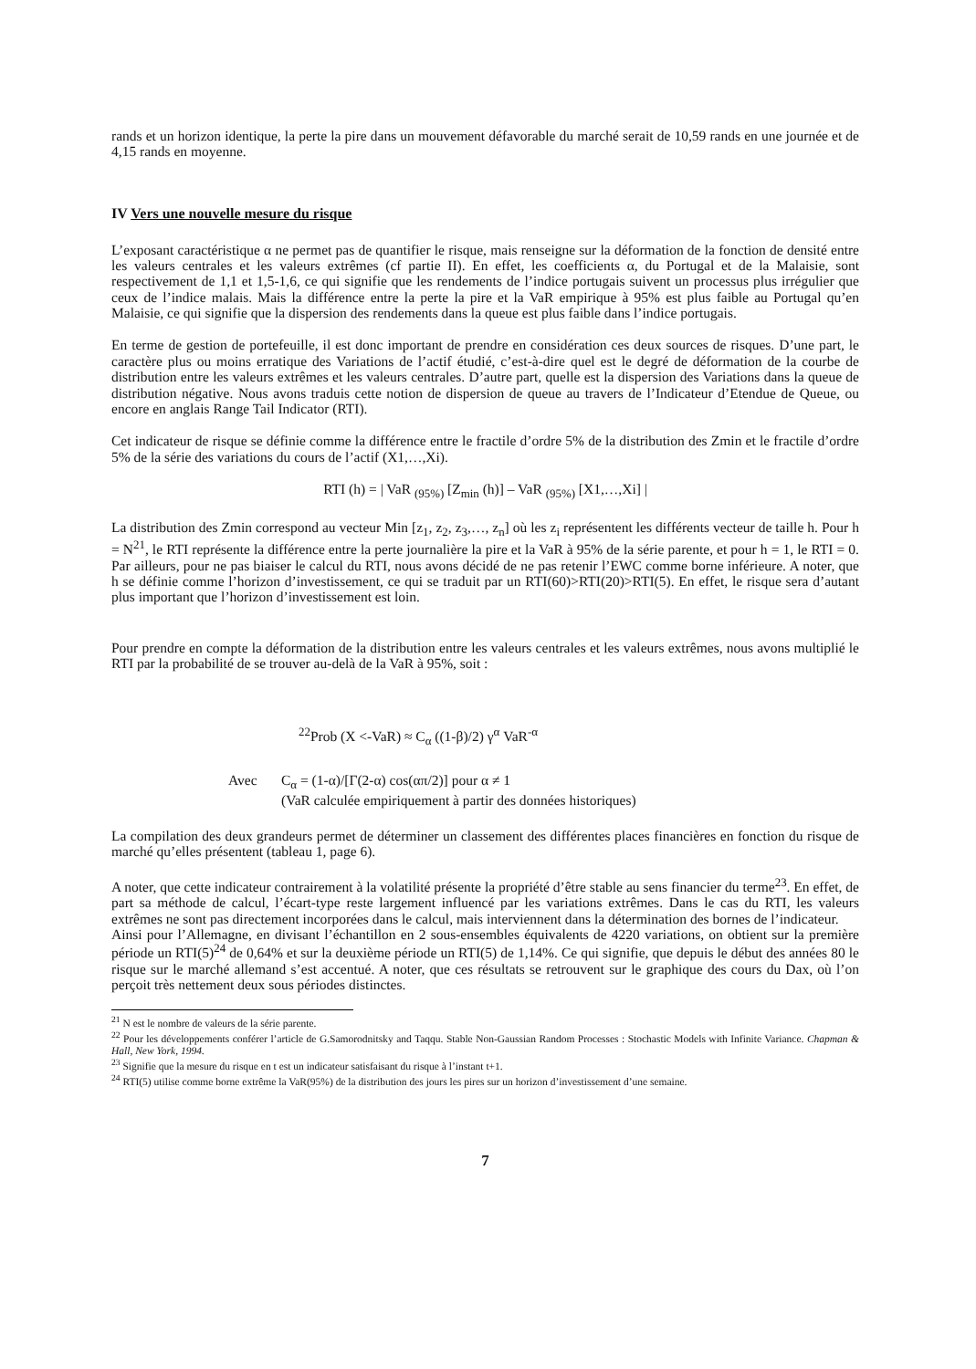rands et un horizon identique, la perte la pire dans un mouvement défavorable du marché serait de 10,59 rands en une journée et de 4,15 rands en moyenne.
IV Vers une nouvelle mesure du risque
L’exposant caractéristique α ne permet pas de quantifier le risque, mais renseigne sur la déformation de la fonction de densité entre les valeurs centrales et les valeurs extrêmes (cf partie II). En effet, les coefficients α, du Portugal et de la Malaisie, sont respectivement de 1,1 et 1,5-1,6, ce qui signifie que les rendements de l’indice portugais suivent un processus plus irrégulier que ceux de l’indice malais. Mais la différence entre la perte la pire et la VaR empirique à 95% est plus faible au Portugal qu’en Malaisie, ce qui signifie que la dispersion des rendements dans la queue est plus faible dans l’indice portugais.
En terme de gestion de portefeuille, il est donc important de prendre en considération ces deux sources de risques. D’une part, le caractère plus ou moins erratique des Variations de l’actif étudié, c’est-à-dire quel est le degré de déformation de la courbe de distribution entre les valeurs extrêmes et les valeurs centrales. D’autre part, quelle est la dispersion des Variations dans la queue de distribution négative. Nous avons traduis cette notion de dispersion de queue au travers de l’Indicateur d’Etendue de Queue, ou encore en anglais Range Tail Indicator (RTI).
Cet indicateur de risque se définie comme la différence entre le fractile d’ordre 5% de la distribution des Zmin et le fractile d’ordre 5% de la série des variations du cours de l’actif (X1,…,Xi).
RTI (h) = | VaR <sub>(95%)</sub> [Z<sub>min</sub> (h)] – VaR <sub>(95%)</sub> [X1,…,Xi] |
La distribution des Zmin correspond au vecteur Min [z<sub>1</sub>, z<sub>2</sub>, z<sub>3</sub>,…, z<sub>n</sub>] où les z<sub>i</sub> représentent les différents vecteur de taille h. Pour h = N<sup>21</sup>, le RTI représente la différence entre la perte journalière la pire et la VaR à 95% de la série parente, et pour h = 1, le RTI = 0. Par ailleurs, pour ne pas biaiser le calcul du RTI, nous avons décidé de ne pas retenir l’EWC comme borne inférieure. A noter, que h se définie comme l’horizon d’investissement, ce qui se traduit par un RTI(60)>RTI(20)>RTI(5). En effet, le risque sera d’autant plus important que l’horizon d’investissement est loin.
Pour prendre en compte la déformation de la distribution entre les valeurs centrales et les valeurs extrêmes, nous avons multiplié le RTI par la probabilité de se trouver au-delà de la VaR à 95%, soit :
<sup>22</sup> Prob (X <-VaR) ≈ C<sub>α</sub> ((1-β)/2) γ<sup>α</sup> VaR<sup>-α</sup>
Avec C<sub>α</sub> = (1-α)/[Γ(2-α) cos(απ/2)] pour α ≠ 1
(VaR calculée empiriquement à partir des données historiques)
La compilation des deux grandeurs permet de déterminer un classement des différentes places financières en fonction du risque de marché qu’elles présentent (tableau 1, page 6).
A noter, que cette indicateur contrairement à la volatilité présente la propriété d’être stable au sens financier du terme<sup>23</sup>. En effet, de part sa méthode de calcul, l’écart-type reste largement influencé par les variations extrêmes. Dans le cas du RTI, les valeurs extrêmes ne sont pas directement incorporées dans le calcul, mais interviennent dans la détermination des bornes de l’indicateur.
Ainsi pour l’Allemagne, en divisant l’échantillon en 2 sous-ensembles équivalents de 4220 variations, on obtient sur la première période un RTI(5)<sup>24</sup> de 0,64% et sur la deuxième période un RTI(5) de 1,14%. Ce qui signifie, que depuis le début des années 80 le risque sur le marché allemand s’est accentué. A noter, que ces résultats se retrouvent sur le graphique des cours du Dax, où l’on perçoit très nettement deux sous périodes distinctes.
<sup>21</sup> N est le nombre de valeurs de la série parente.
<sup>22</sup> Pour les développements conférer l’article de G.Samorodnitsky and Taqqu. Stable Non-Gaussian Random Processes : Stochastic Models with Infinite Variance. Chapman & Hall, New York, 1994.
<sup>23</sup> Signifie que la mesure du risque en t est un indicateur satisfaisant du risque à l’instant t+1.
<sup>24</sup> RTI(5) utilise comme borne extrême la VaR(95%) de la distribution des jours les pires sur un horizon d’investissement d’une semaine.
7